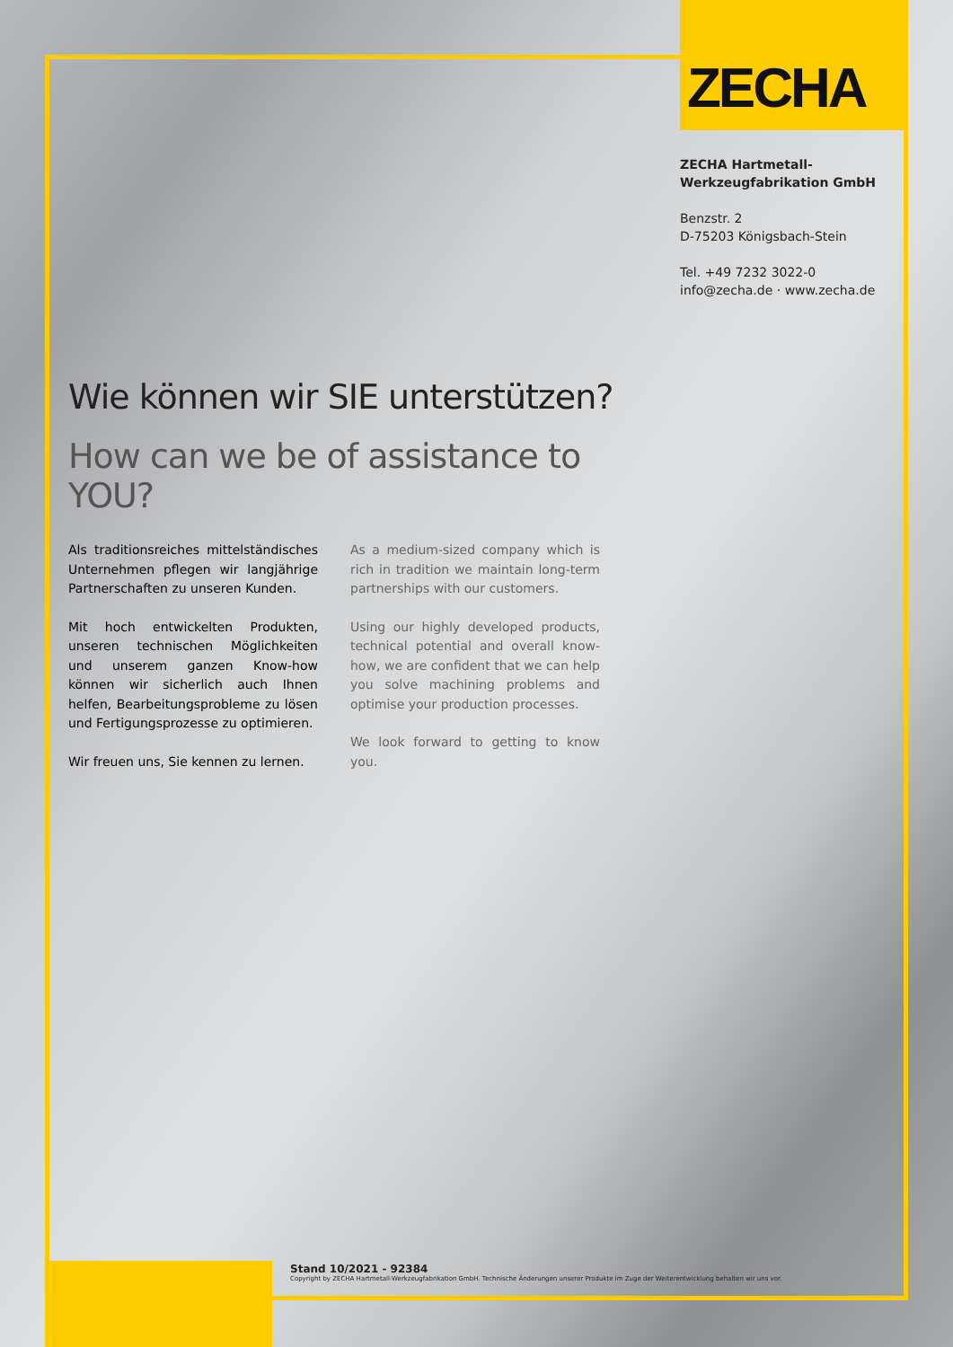ZECHA
ZECHA Hartmetall-
Werkzeugfabrikation GmbH
Benzstr. 2
D-75203 Königsbach-Stein
Tel. +49 7232 3022-0
info@zecha.de · www.zecha.de
Wie können wir SIE unterstützen?
How can we be of assistance to YOU?
Als traditionsreiches mittelständisches Unternehmen pflegen wir langjährige Partnerschaften zu unseren Kunden.
Mit hoch entwickelten Produkten, unseren technischen Möglichkeiten und unserem ganzen Know-how können wir sicherlich auch Ihnen helfen, Bearbeitungsprobleme zu lösen und Fertigungsprozesse zu optimieren.
Wir freuen uns, Sie kennen zu lernen.
As a medium-sized company which is rich in tradition we maintain long-term partnerships with our customers.
Using our highly developed products, technical potential and overall know-how, we are confident that we can help you solve machining problems and optimise your production processes.
We look forward to getting to know you.
Stand 10/2021 - 92384
Copyright by ZECHA Hartmetall-Werkzeugfabrikation GmbH. Technische Änderungen unserer Produkte im Zuge der Weiterentwicklung behalten wir uns vor.